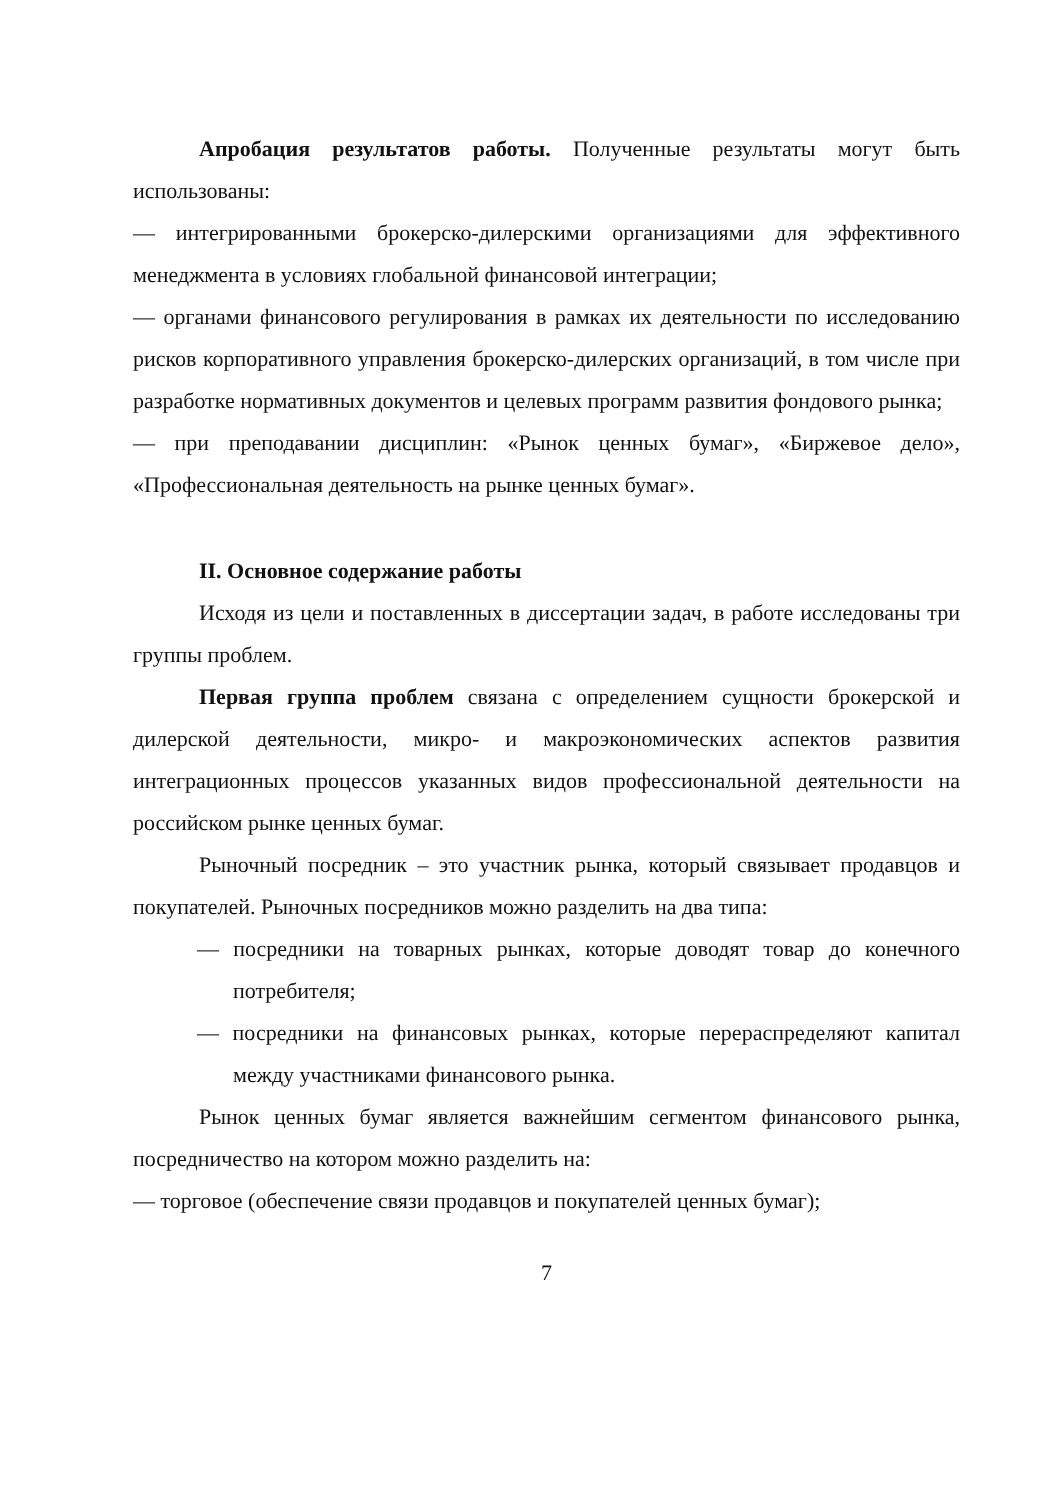Апробация результатов работы. Полученные результаты могут быть использованы:
— интегрированными брокерско-дилерскими организациями для эффективного менеджмента в условиях глобальной финансовой интеграции;
— органами финансового регулирования в рамках их деятельности по исследованию рисков корпоративного управления брокерско-дилерских организаций, в том числе при разработке нормативных документов и целевых программ развития фондового рынка;
— при преподавании дисциплин: «Рынок ценных бумаг», «Биржевое дело», «Профессиональная деятельность на рынке ценных бумаг».
II. Основное содержание работы
Исходя из цели и поставленных в диссертации задач, в работе исследованы три группы проблем.
Первая группа проблем связана с определением сущности брокерской и дилерской деятельности, микро- и макроэкономических аспектов развития интеграционных процессов указанных видов профессиональной деятельности на российском рынке ценных бумаг.
Рыночный посредник – это участник рынка, который связывает продавцов и покупателей. Рыночных посредников можно разделить на два типа:
— посредники на товарных рынках, которые доводят товар до конечного потребителя;
— посредники на финансовых рынках, которые перераспределяют капитал между участниками финансового рынка.
Рынок ценных бумаг является важнейшим сегментом финансового рынка, посредничество на котором можно разделить на:
— торговое (обеспечение связи продавцов и покупателей ценных бумаг);
7